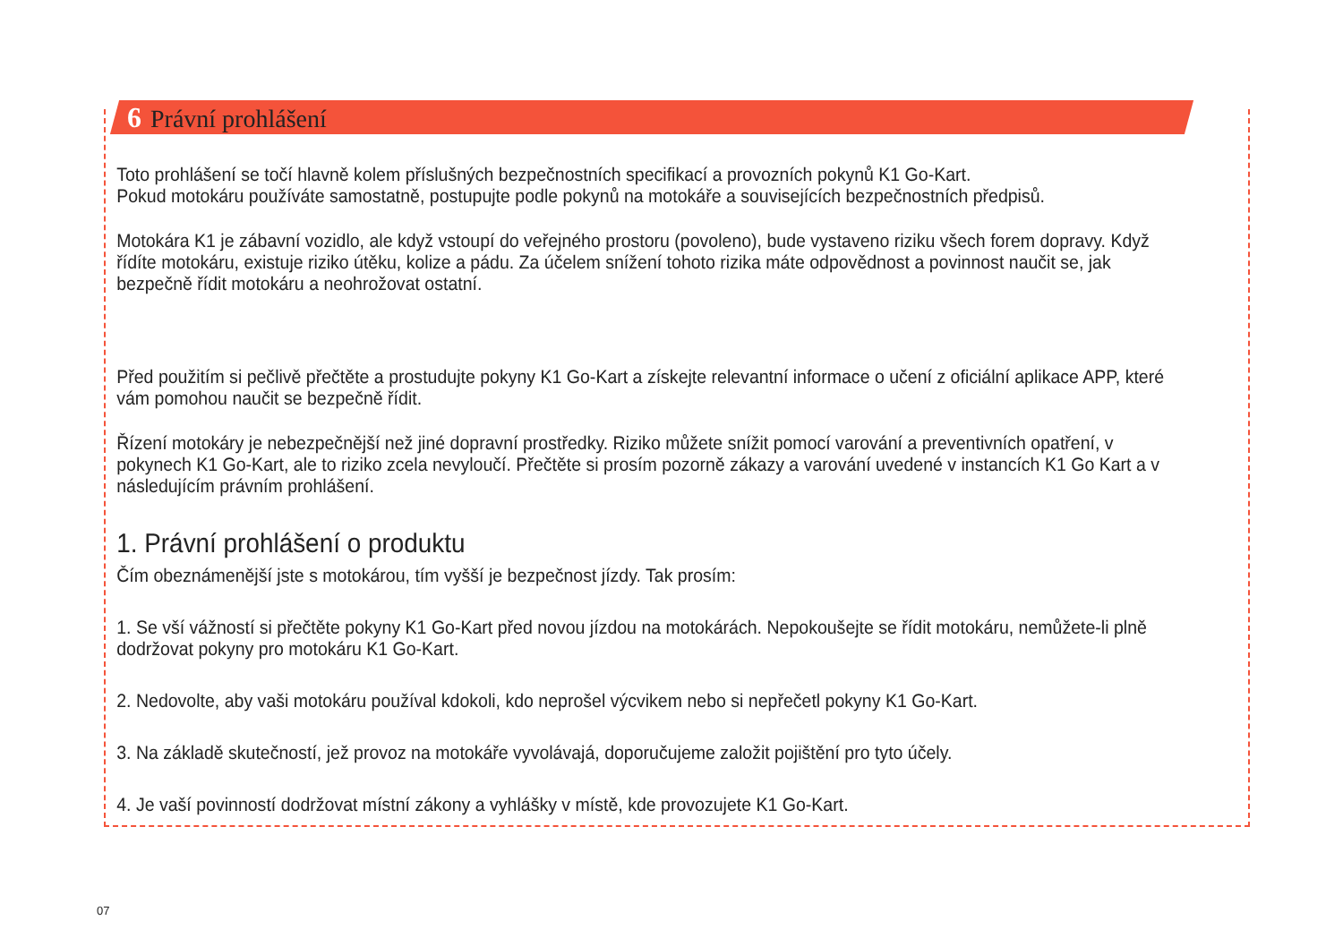6 Právní prohlášení
Toto prohlášení se točí hlavně kolem příslušných bezpečnostních specifikací a provozních pokynů K1 Go-Kart.
Pokud motokáru používáte samostatně, postupujte podle pokynů na motokáře a souvisejících bezpečnostních předpisů.
Motokára K1 je zábavní vozidlo, ale když vstoupí do veřejného prostoru (povoleno), bude vystaveno riziku všech forem dopravy. Když řídíte motokáru, existuje riziko útěku, kolize a pádu. Za účelem snížení tohoto rizika máte odpovědnost a povinnost naučit se, jak bezpečně řídit motokáru a neohrožovat ostatní.
Před použitím si pečlivě přečtěte a prostudujte pokyny K1 Go-Kart a získejte relevantní informace o učení z oficiální aplikace APP, které vám pomohou naučit se bezpečně řídit.
Řízení motokáry je nebezpečnější než jiné dopravní prostředky. Riziko můžete snížit pomocí varování a preventivních opatření, v pokynech K1 Go-Kart, ale to riziko zcela nevyloučí. Přečtěte si prosím pozorně zákazy a varování uvedené v instancích K1 Go Kart a v následujícím právním prohlášení.
1. Právní prohlášení o produktu
Čím obeznámenější jste s motokárou, tím vyšší je bezpečnost jízdy. Tak prosím:
1. Se vší vážností si přečtěte pokyny K1 Go-Kart před novou jízdou na motokárách. Nepokoušejte se řídit motokáru, nemůžete-li plně dodržovat pokyny pro motokáru K1 Go-Kart.
2. Nedovolte, aby vaši motokáru používal kdokoli, kdo neprošel výcvikem nebo si nepřečetl pokyny K1 Go-Kart.
3. Na základě skutečností, jež provoz na motokáře vyvolávajá, doporučujeme založit pojištění pro tyto účely.
4. Je vaší povinností dodržovat místní zákony a vyhlášky v místě, kde provozujete K1 Go-Kart.
07